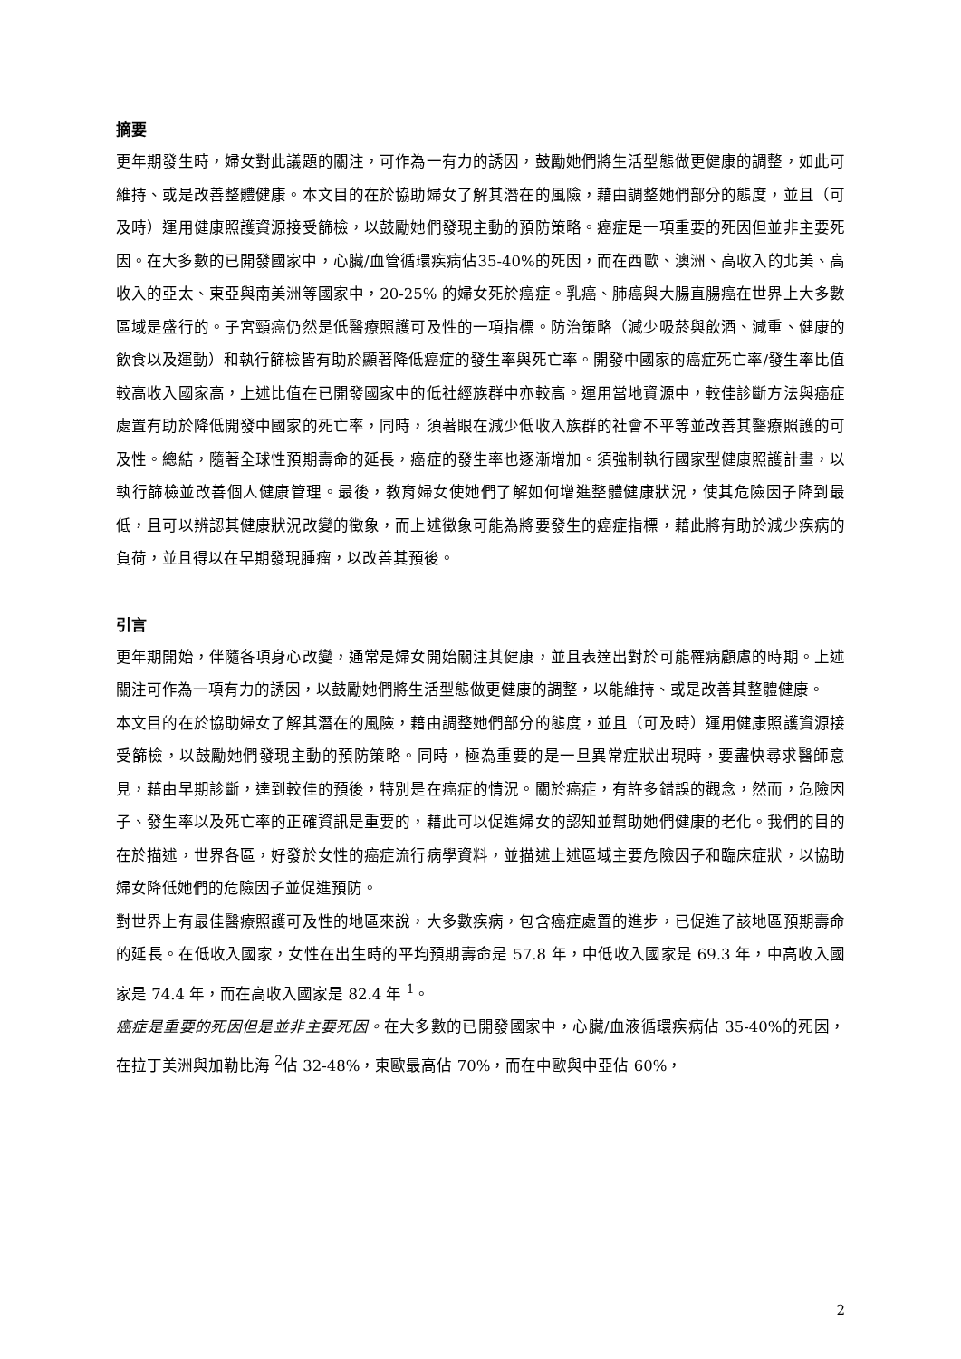摘要
更年期發生時，婦女對此議題的關注，可作為一有力的誘因，鼓勵她們將生活型態做更健康的調整，如此可維持、或是改善整體健康。本文目的在於協助婦女了解其潛在的風險，藉由調整她們部分的態度，並且（可及時）運用健康照護資源接受篩檢，以鼓勵她們發現主動的預防策略。癌症是一項重要的死因但並非主要死因。在大多數的已開發國家中，心臟/血管循環疾病佔35-40%的死因，而在西歐、澳洲、高收入的北美、高收入的亞太、東亞與南美洲等國家中，20-25% 的婦女死於癌症。乳癌、肺癌與大腸直腸癌在世界上大多數區域是盛行的。子宮頸癌仍然是低醫療照護可及性的一項指標。防治策略（減少吸菸與飲酒、減重、健康的飲食以及運動）和執行篩檢皆有助於顯著降低癌症的發生率與死亡率。開發中國家的癌症死亡率/發生率比值較高收入國家高，上述比值在已開發國家中的低社經族群中亦較高。運用當地資源中，較佳診斷方法與癌症處置有助於降低開發中國家的死亡率，同時，須著眼在減少低收入族群的社會不平等並改善其醫療照護的可及性。總結，隨著全球性預期壽命的延長，癌症的發生率也逐漸增加。須強制執行國家型健康照護計畫，以執行篩檢並改善個人健康管理。最後，教育婦女使她們了解如何增進整體健康狀況，使其危險因子降到最低，且可以辨認其健康狀況改變的徵象，而上述徵象可能為將要發生的癌症指標，藉此將有助於減少疾病的負荷，並且得以在早期發現腫瘤，以改善其預後。
引言
更年期開始，伴隨各項身心改變，通常是婦女開始關注其健康，並且表達出對於可能罹病顧慮的時期。上述關注可作為一項有力的誘因，以鼓勵她們將生活型態做更健康的調整，以能維持、或是改善其整體健康。
本文目的在於協助婦女了解其潛在的風險，藉由調整她們部分的態度，並且（可及時）運用健康照護資源接受篩檢，以鼓勵她們發現主動的預防策略。同時，極為重要的是一旦異常症狀出現時，要盡快尋求醫師意見，藉由早期診斷，達到較佳的預後，特別是在癌症的情況。關於癌症，有許多錯誤的觀念，然而，危險因子、發生率以及死亡率的正確資訊是重要的，藉此可以促進婦女的認知並幫助她們健康的老化。我們的目的在於描述，世界各區，好發於女性的癌症流行病學資料，並描述上述區域主要危險因子和臨床症狀，以協助婦女降低她們的危險因子並促進預防。
對世界上有最佳醫療照護可及性的地區來說，大多數疾病，包含癌症處置的進步，已促進了該地區預期壽命的延長。在低收入國家，女性在出生時的平均預期壽命是 57.8 年，中低收入國家是 69.3 年，中高收入國家是 74.4 年，而在高收入國家是 82.4 年 <sup>1</sup>。
癌症是重要的死因但是並非主要死因。在大多數的已開發國家中，心臟/血液循環疾病佔 35-40%的死因，在拉丁美洲與加勒比海 <sup>2</sup>佔 32-48%，東歐最高佔 70%，而在中歐與中亞佔 60%，
2